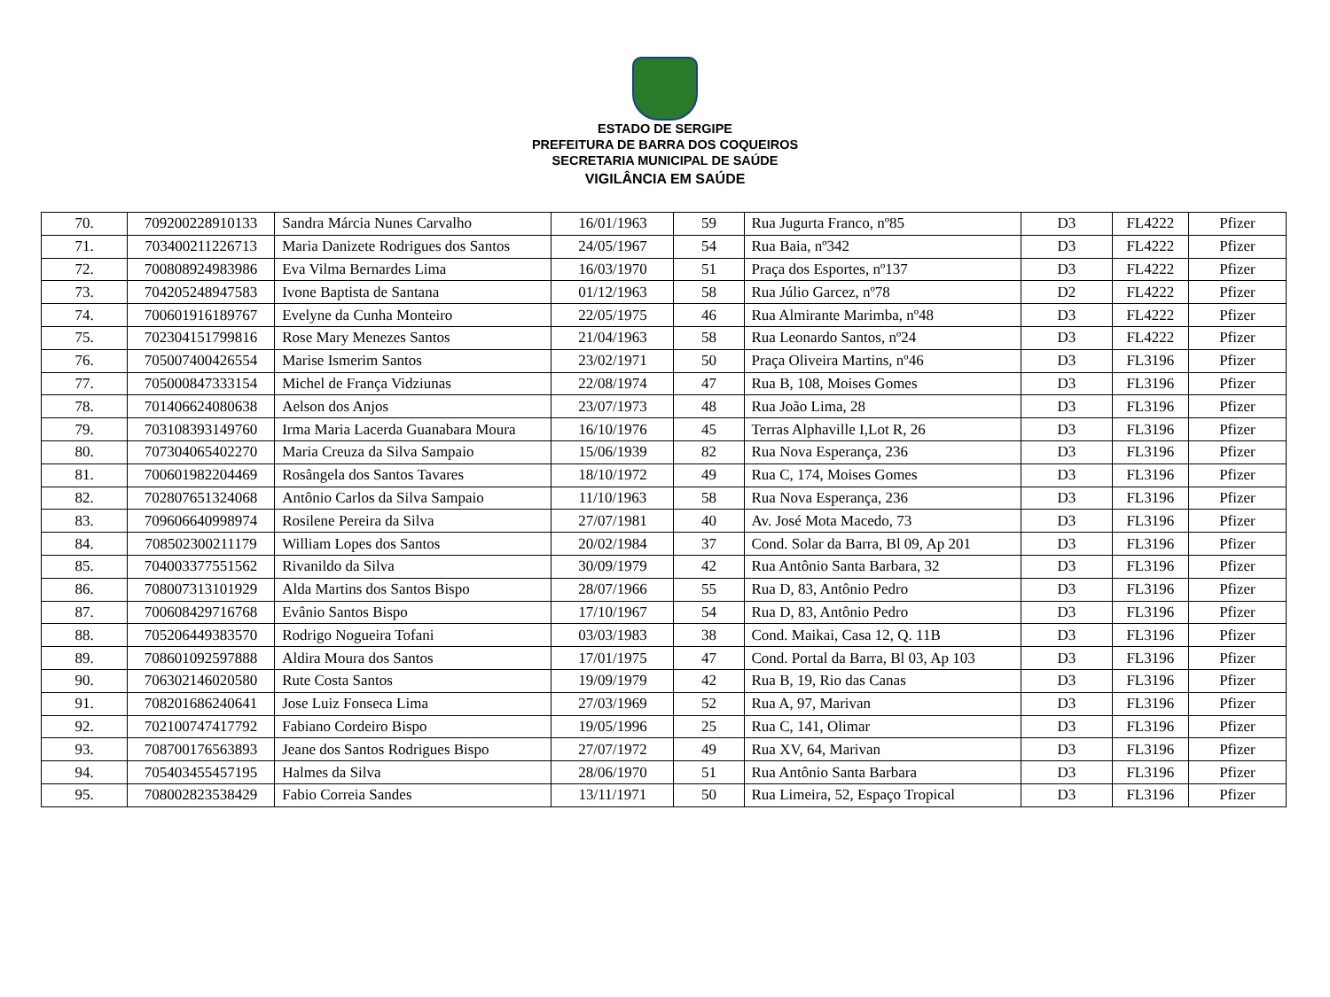ESTADO DE SERGIPE
PREFEITURA DE BARRA DOS COQUEIROS
SECRETARIA MUNICIPAL DE SAÚDE
VIGILÂNCIA EM SAÚDE
| 70. | 709200228910133 | Sandra Márcia Nunes Carvalho | 16/01/1963 | 59 | Rua Jugurta Franco, nº85 | D3 | FL4222 | Pfizer |
| 71. | 703400211226713 | Maria Danizete Rodrigues dos Santos | 24/05/1967 | 54 | Rua Baia, nº342 | D3 | FL4222 | Pfizer |
| 72. | 700808924983986 | Eva Vilma Bernardes Lima | 16/03/1970 | 51 | Praça dos Esportes, nº137 | D3 | FL4222 | Pfizer |
| 73. | 704205248947583 | Ivone Baptista de Santana | 01/12/1963 | 58 | Rua Júlio Garcez, nº78 | D2 | FL4222 | Pfizer |
| 74. | 700601916189767 | Evelyne da Cunha Monteiro | 22/05/1975 | 46 | Rua Almirante Marimba, nº48 | D3 | FL4222 | Pfizer |
| 75. | 702304151799816 | Rose Mary Menezes Santos | 21/04/1963 | 58 | Rua Leonardo Santos, nº24 | D3 | FL4222 | Pfizer |
| 76. | 705007400426554 | Marise Ismerim Santos | 23/02/1971 | 50 | Praça Oliveira Martins, nº46 | D3 | FL3196 | Pfizer |
| 77. | 705000847333154 | Michel de França Vidziunas | 22/08/1974 | 47 | Rua B, 108, Moises Gomes | D3 | FL3196 | Pfizer |
| 78. | 701406624080638 | Aelson dos Anjos | 23/07/1973 | 48 | Rua João Lima, 28 | D3 | FL3196 | Pfizer |
| 79. | 703108393149760 | Irma Maria Lacerda Guanabara Moura | 16/10/1976 | 45 | Terras Alphaville I,Lot R, 26 | D3 | FL3196 | Pfizer |
| 80. | 707304065402270 | Maria Creuza da Silva Sampaio | 15/06/1939 | 82 | Rua Nova Esperança, 236 | D3 | FL3196 | Pfizer |
| 81. | 700601982204469 | Rosângela dos Santos Tavares | 18/10/1972 | 49 | Rua C, 174, Moises Gomes | D3 | FL3196 | Pfizer |
| 82. | 702807651324068 | Antônio Carlos da Silva Sampaio | 11/10/1963 | 58 | Rua Nova Esperança, 236 | D3 | FL3196 | Pfizer |
| 83. | 709606640998974 | Rosilene Pereira da Silva | 27/07/1981 | 40 | Av. José Mota Macedo, 73 | D3 | FL3196 | Pfizer |
| 84. | 708502300211179 | William Lopes dos Santos | 20/02/1984 | 37 | Cond. Solar da Barra, Bl 09, Ap 201 | D3 | FL3196 | Pfizer |
| 85. | 704003377551562 | Rivanildo da Silva | 30/09/1979 | 42 | Rua Antônio Santa Barbara, 32 | D3 | FL3196 | Pfizer |
| 86. | 708007313101929 | Alda Martins dos Santos Bispo | 28/07/1966 | 55 | Rua D, 83, Antônio Pedro | D3 | FL3196 | Pfizer |
| 87. | 700608429716768 | Evânio Santos Bispo | 17/10/1967 | 54 | Rua D, 83, Antônio Pedro | D3 | FL3196 | Pfizer |
| 88. | 705206449383570 | Rodrigo Nogueira Tofani | 03/03/1983 | 38 | Cond. Maikai, Casa 12, Q. 11B | D3 | FL3196 | Pfizer |
| 89. | 708601092597888 | Aldira Moura dos Santos | 17/01/1975 | 47 | Cond. Portal da Barra, Bl 03, Ap 103 | D3 | FL3196 | Pfizer |
| 90. | 706302146020580 | Rute Costa Santos | 19/09/1979 | 42 | Rua B, 19, Rio das Canas | D3 | FL3196 | Pfizer |
| 91. | 708201686240641 | Jose Luiz Fonseca Lima | 27/03/1969 | 52 | Rua A, 97, Marivan | D3 | FL3196 | Pfizer |
| 92. | 702100747417792 | Fabiano Cordeiro Bispo | 19/05/1996 | 25 | Rua C, 141, Olimar | D3 | FL3196 | Pfizer |
| 93. | 708700176563893 | Jeane dos Santos Rodrigues Bispo | 27/07/1972 | 49 | Rua XV, 64, Marivan | D3 | FL3196 | Pfizer |
| 94. | 705403455457195 | Halmes da Silva | 28/06/1970 | 51 | Rua Antônio Santa Barbara | D3 | FL3196 | Pfizer |
| 95. | 708002823538429 | Fabio Correia Sandes | 13/11/1971 | 50 | Rua Limeira, 52, Espaço Tropical | D3 | FL3196 | Pfizer |